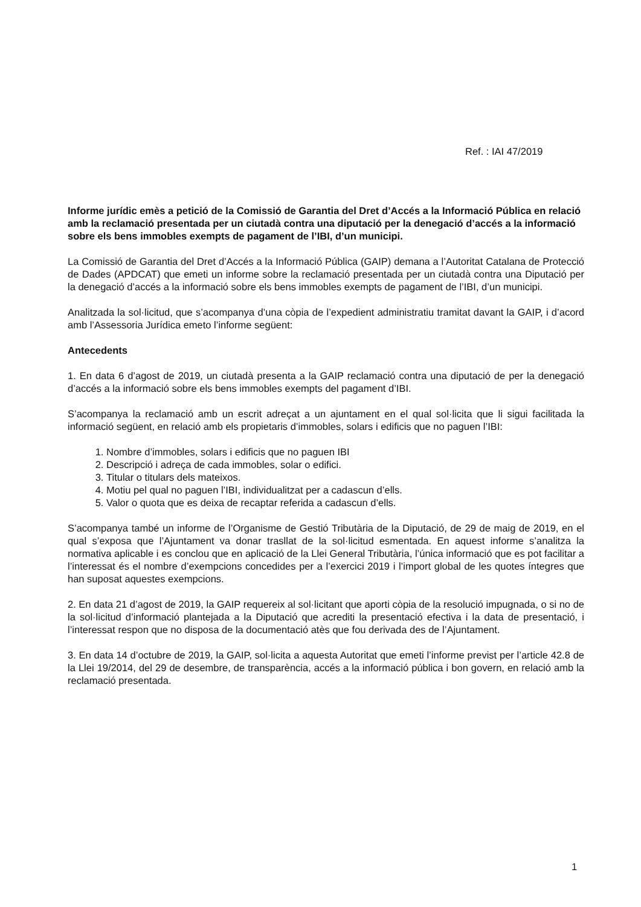Ref. : IAI 47/2019
Informe jurídic emès a petició de la Comissió de Garantia del Dret d’Accés a la Informació Pública en relació amb la reclamació presentada per un ciutadà contra una diputació per la denegació d’accés a la informació sobre els bens immobles exempts de pagament de l’IBI, d’un municipi.
La Comissió de Garantia del Dret d’Accés a la Informació Pública (GAIP) demana a l’Autoritat Catalana de Protecció de Dades (APDCAT) que emeti un informe sobre la reclamació presentada per un ciutadà contra una Diputació per la denegació d’accés a la informació sobre els bens immobles exempts de pagament de l’IBI, d’un municipi.
Analitzada la sol·licitud, que s’acompanya d’una còpia de l’expedient administratiu tramitat davant la GAIP, i d’acord amb l’Assessoria Jurídica emeto l’informe següent:
Antecedents
1. En data 6 d’agost de 2019, un ciutadà presenta a la GAIP reclamació contra una diputació de per la denegació d’accés a la informació sobre els bens immobles exempts del pagament d’IBI.
S’acompanya la reclamació amb un escrit adreçat a un ajuntament en el qual sol·licita que li sigui facilitada la informació següent, en relació amb els propietaris d’immobles, solars i edificis que no paguen l’IBI:
1. Nombre d’immobles, solars i edificis que no paguen IBI
2. Descripció i adreça de cada immobles, solar o edifici.
3. Titular o titulars dels mateixos.
4. Motiu pel qual no paguen l’IBI, individualitzat per a cadascun d’ells.
5. Valor o quota que es deixa de recaptar referida a cadascun d’ells.
S’acompanya també un informe de l’Organisme de Gestió Tributària de la Diputació, de 29 de maig de 2019, en el qual s’exposa que l’Ajuntament va donar trasllat de la sol·licitud esmentada. En aquest informe s’analitza la normativa aplicable i es conclou que en aplicació de la Llei General Tributària, l’única informació que es pot facilitar a l’interessat és el nombre d’exempcions concedides per a l’exercici 2019 i l’import global de les quotes íntegres que han suposat aquestes exempcions.
2. En data 21 d’agost de 2019, la GAIP requereix al sol·licitant que aporti còpia de la resolució impugnada, o si no de la sol·licitud d’informació plantejada a la Diputació que acrediti la presentació efectiva i la data de presentació, i l’interessat respon que no disposa de la documentació atès que fou derivada des de l’Ajuntament.
3. En data 14 d’octubre de 2019, la GAIP, sol·licita a aquesta Autoritat que emeti l’informe previst per l’article 42.8 de la Llei 19/2014, del 29 de desembre, de transparència, accés a la informació pública i bon govern, en relació amb la reclamació presentada.
1